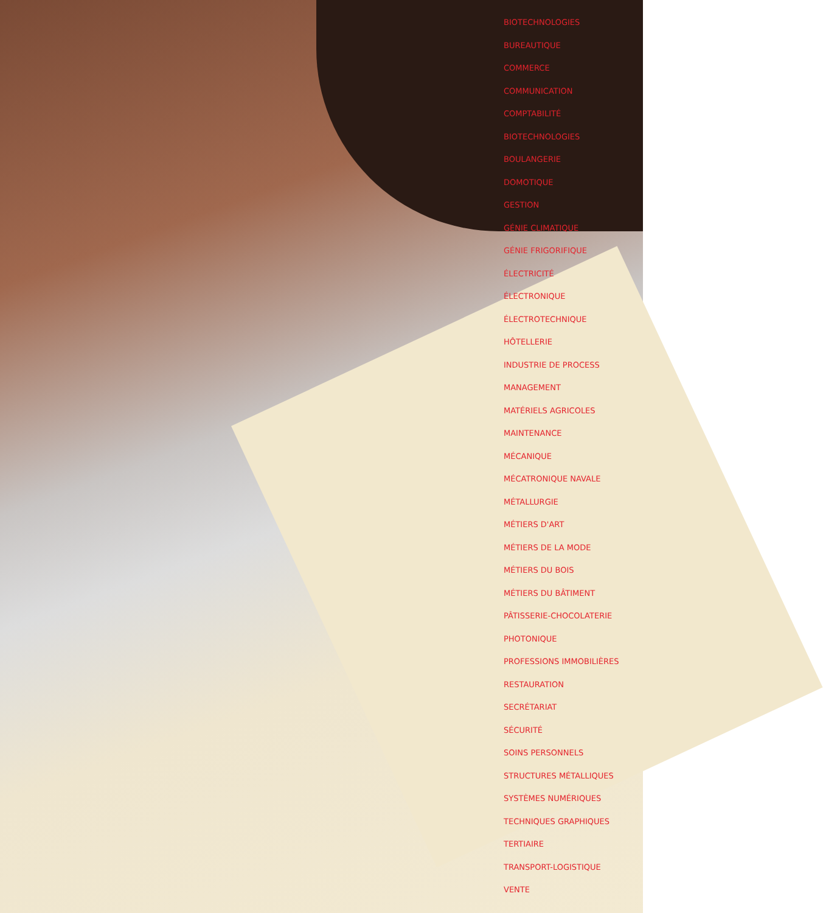BIOTECHNOLOGIES
BUREAUTIQUE
COMMERCE
COMMUNICATION
COMPTABILITÉ
BIOTECHNOLOGIES
BOULANGERIE
DOMOTIQUE
GESTION
GÉNIE CLIMATIQUE
GÉNIE FRIGORIFIQUE
ÉLECTRICITÉ
ÉLECTRONIQUE
ÉLECTROTECHNIQUE
HÔTELLERIE
INDUSTRIE DE PROCESS
MANAGEMENT
MATÉRIELS AGRICOLES
MAINTENANCE
MÉCANIQUE
MÉCATRONIQUE NAVALE
MÉTALLURGIE
MÉTIERS D'ART
MÉTIERS DE LA MODE
MÉTIERS DU BOIS
MÉTIERS DU BÂTIMENT
PÂTISSERIE-CHOCOLATERIE
PHOTONIQUE
PROFESSIONS IMMOBILIÈRES
RESTAURATION
SECRÉTARIAT
SÉCURITÉ
SOINS PERSONNELS
STRUCTURES MÉTALLIQUES
SYSTÈMES NUMÉRIQUES
TECHNIQUES GRAPHIQUES
TERTIAIRE
TRANSPORT-LOGISTIQUE
VENTE